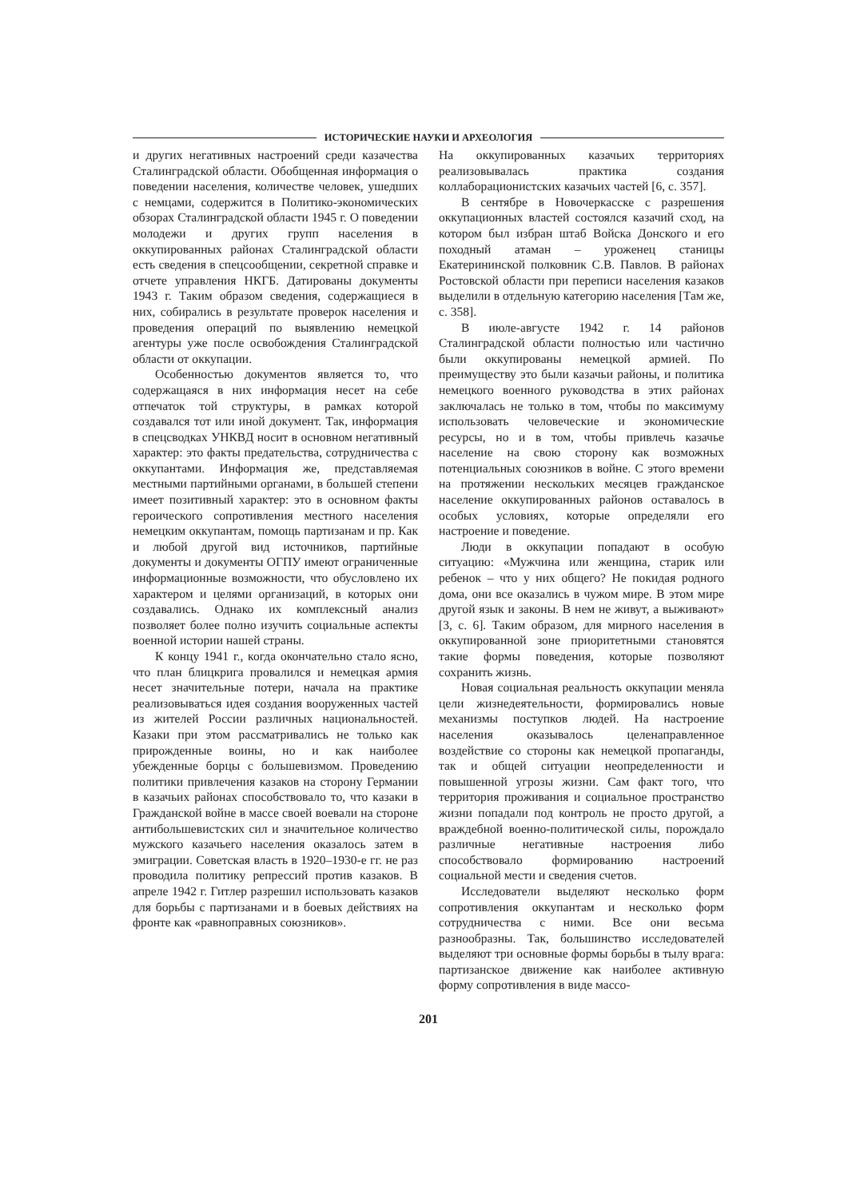ИСТОРИЧЕСКИЕ НАУКИ И АРХЕОЛОГИЯ
и других негативных настроений среди казачества Сталинградской области. Обобщенная информация о поведении населения, количестве человек, ушедших с немцами, содержится в Политико-экономических обзорах Сталинградской области 1945 г. О поведении молодежи и других групп населения в оккупированных районах Сталинградской области есть сведения в спецсообщении, секретной справке и отчете управления НКГБ. Датированы документы 1943 г. Таким образом сведения, содержащиеся в них, собирались в результате проверок населения и проведения операций по выявлению немецкой агентуры уже после освобождения Сталинградской области от оккупации.
Особенностью документов является то, что содержащаяся в них информация несет на себе отпечаток той структуры, в рамках которой создавался тот или иной документ. Так, информация в спецсводках УНКВД носит в основном негативный характер: это факты предательства, сотрудничества с оккупантами. Информация же, представляемая местными партийными органами, в большей степени имеет позитивный характер: это в основном факты героического сопротивления местного населения немецким оккупантам, помощь партизанам и пр. Как и любой другой вид источников, партийные документы и документы ОГПУ имеют ограниченные информационные возможности, что обусловлено их характером и целями организаций, в которых они создавались. Однако их комплексный анализ позволяет более полно изучить социальные аспекты военной истории нашей страны.
К концу 1941 г., когда окончательно стало ясно, что план блицкрига провалился и немецкая армия несет значительные потери, начала на практике реализовываться идея создания вооруженных частей из жителей России различных национальностей. Казаки при этом рассматривались не только как прирожденные воины, но и как наиболее убежденные борцы с большевизмом. Проведению политики привлечения казаков на сторону Германии в казачьих районах способствовало то, что казаки в Гражданской войне в массе своей воевали на стороне антибольшевистских сил и значительное количество мужского казачьего населения оказалось затем в эмиграции. Советская власть в 1920–1930-е гг. не раз проводила политику репрессий против казаков. В апреле 1942 г. Гитлер разрешил использовать казаков для борьбы с партизанами и в боевых действиях на фронте как «равноправных союзников».
На оккупированных казачьих территориях реализовывалась практика создания коллаборационистских казачьих частей [6, с. 357].
В сентябре в Новочеркасске с разрешения оккупационных властей состоялся казачий сход, на котором был избран штаб Войска Донского и его походный атаман – уроженец станицы Екатерининской полковник С.В. Павлов. В районах Ростовской области при переписи населения казаков выделили в отдельную категорию населения [Там же, с. 358].
В июле-августе 1942 г. 14 районов Сталинградской области полностью или частично были оккупированы немецкой армией. По преимуществу это были казачьи районы, и политика немецкого военного руководства в этих районах заключалась не только в том, чтобы по максимуму использовать человеческие и экономические ресурсы, но и в том, чтобы привлечь казачье население на свою сторону как возможных потенциальных союзников в войне. С этого времени на протяжении нескольких месяцев гражданское население оккупированных районов оставалось в особых условиях, которые определяли его настроение и поведение.
Люди в оккупации попадают в особую ситуацию: «Мужчина или женщина, старик или ребенок – что у них общего? Не покидая родного дома, они все оказались в чужом мире. В этом мире другой язык и законы. В нем не живут, а выживают» [3, с. 6]. Таким образом, для мирного населения в оккупированной зоне приоритетными становятся такие формы поведения, которые позволяют сохранить жизнь.
Новая социальная реальность оккупации меняла цели жизнедеятельности, формировались новые механизмы поступков людей. На настроение населения оказывалось целенаправленное воздействие со стороны как немецкой пропаганды, так и общей ситуации неопределенности и повышенной угрозы жизни. Сам факт того, что территория проживания и социальное пространство жизни попадали под контроль не просто другой, а враждебной военно-политической силы, порождало различные негативные настроения либо способствовало формированию настроений социальной мести и сведения счетов.
Исследователи выделяют несколько форм сопротивления оккупантам и несколько форм сотрудничества с ними. Все они весьма разнообразны. Так, большинство исследователей выделяют три основные формы борьбы в тылу врага: партизанское движение как наиболее активную форму сопротивления в виде массо-
201